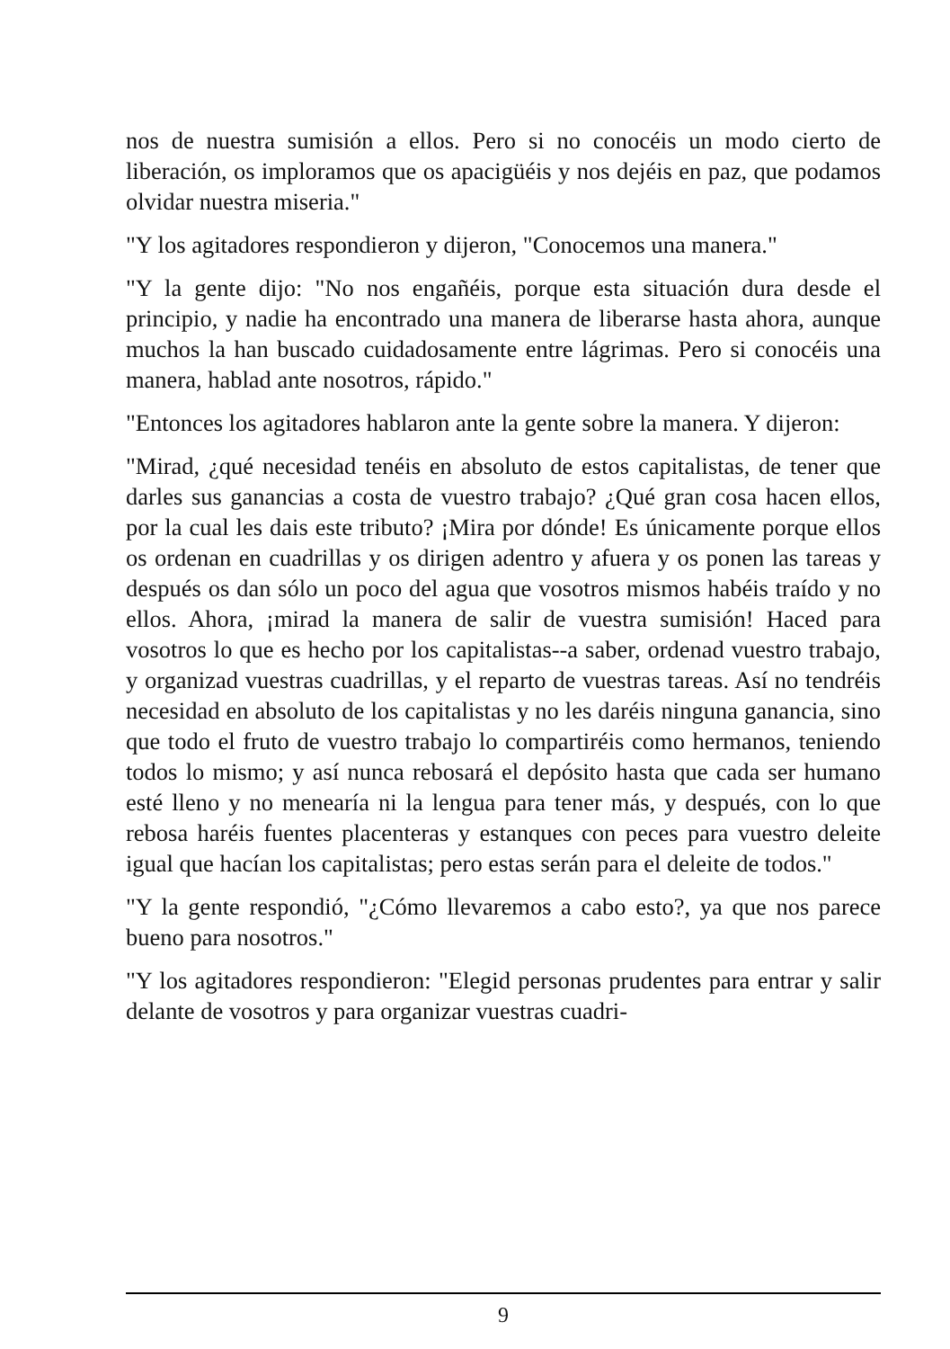nos de nuestra sumisión a ellos. Pero si no conocéis un modo cierto de liberación, os imploramos que os apacigüéis y nos dejéis en paz, que podamos olvidar nuestra miseria."
"Y los agitadores respondieron y dijeron, "Conocemos una manera."
"Y la gente dijo: "No nos engañéis, porque esta situación dura desde el principio, y nadie ha encontrado una manera de liberarse hasta ahora, aunque muchos la han buscado cuidadosamente entre lágrimas. Pero si conocéis una manera, hablad ante nosotros, rápido."
"Entonces los agitadores hablaron ante la gente sobre la manera. Y dijeron:
"Mirad, ¿qué necesidad tenéis en absoluto de estos capitalistas, de tener que darles sus ganancias a costa de vuestro trabajo? ¿Qué gran cosa hacen ellos, por la cual les dais este tributo? ¡Mira por dónde! Es únicamente porque ellos os ordenan en cuadrillas y os dirigen adentro y afuera y os ponen las tareas y después os dan sólo un poco del agua que vosotros mismos habéis traído y no ellos. Ahora, ¡mirad la manera de salir de vuestra sumisión! Haced para vosotros lo que es hecho por los capitalistas--a saber, ordenad vuestro trabajo, y organizad vuestras cuadrillas, y el reparto de vuestras tareas. Así no tendréis necesidad en absoluto de los capitalistas y no les daréis ninguna ganancia, sino que todo el fruto de vuestro trabajo lo compartiréis como hermanos, teniendo todos lo mismo; y así nunca rebosará el depósito hasta que cada ser humano esté lleno y no menearía ni la lengua para tener más, y después, con lo que rebosa haréis fuentes placenteras y estanques con peces para vuestro deleite igual que hacían los capitalistas; pero estas serán para el deleite de todos."
"Y la gente respondió, "¿Cómo llevaremos a cabo esto?, ya que nos parece bueno para nosotros."
"Y los agitadores respondieron: "Elegid personas prudentes para entrar y salir delante de vosotros y para organizar vuestras cuadri-
9